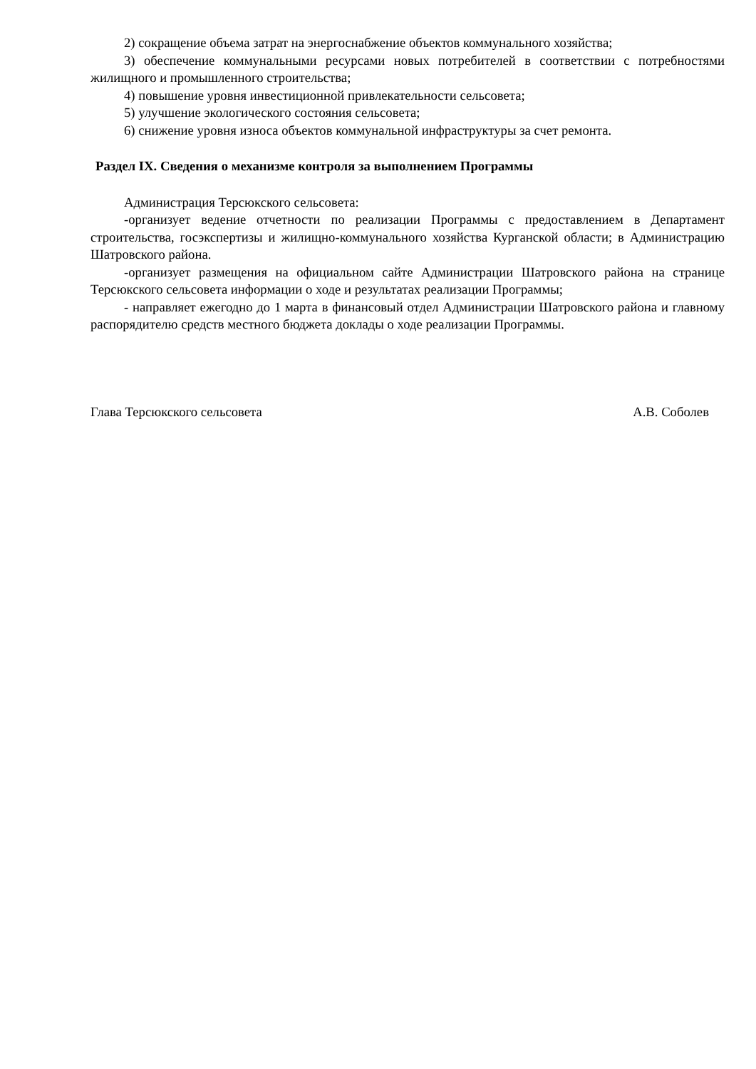2) сокращение объема затрат на энергоснабжение объектов коммунального хозяйства;
3) обеспечение коммунальными ресурсами новых потребителей в соответствии с потребностями жилищного и промышленного строительства;
4) повышение уровня инвестиционной привлекательности сельсовета;
5) улучшение экологического состояния сельсовета;
6) снижение уровня износа объектов коммунальной инфраструктуры за счет ремонта.
Раздел IX. Сведения о механизме контроля за выполнением Программы
Администрация Терсюкского сельсовета:
-организует ведение отчетности по реализации Программы с предоставлением в Департамент строительства, госэкспертизы и жилищно-коммунального хозяйства Курганской области; в Администрацию Шатровского района.
-организует размещения на официальном сайте Администрации Шатровского района на странице Терсюкского сельсовета информации о ходе и результатах реализации Программы;
- направляет ежегодно до 1 марта в финансовый отдел Администрации Шатровского района и главному распорядителю средств местного бюджета доклады о ходе реализации Программы.
Глава Терсюкского сельсовета А.В. Соболев